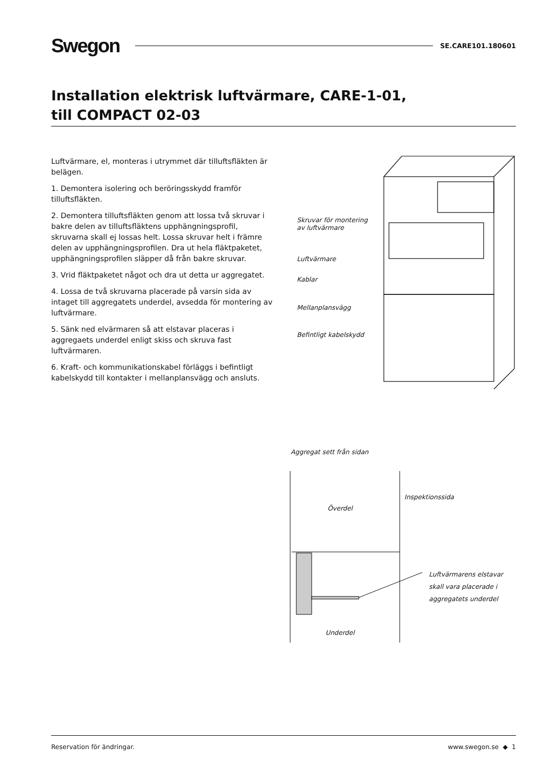Swegon SE.CARE101.180601
Installation elektrisk luftvärmare, CARE-1-01,
till COMPACT 02-03
Luftvärmare, el, monteras i utrymmet där tilluftsfläkten är belägen.
1. Demontera isolering och beröringsskydd framför tilluftsfläkten.
2. Demontera tilluftsfläkten genom att lossa två skruvar i bakre delen av tilluftsfläktens upphängningsprofil, skruvarna skall ej lossas helt. Lossa skruvar helt i främre delen av upphängningsprofilen. Dra ut hela fläktpaketet, upphängningsprofilen släpper då från bakre skruvar.
3. Vrid fläktpaketet något och dra ut detta ur aggregatet.
4. Lossa de två skruvarna placerade på varsin sida av intaget till aggregatets underdel, avsedda för montering av luftvärmare.
5. Sänk ned elvärmaren så att elstavar placeras i aggregaets underdel enligt skiss och skruva fast luftvärmaren.
6. Kraft- och kommunikationskabel förläggs i befintligt kabelskydd till kontakter i mellanplansvägg och ansluts.
Skruvar för montering
av luftvärmare
Luftvärmare
Kablar
Mellanplansvägg
Befintligt kabelskydd
Aggregat sett från sidan
Överdel
Inspektionssida
Luftvärmarens elstavar
skall vara placerade i
aggregatets underdel
Underdel
Reservation för ändringar. www.swegon.se ◆ 1